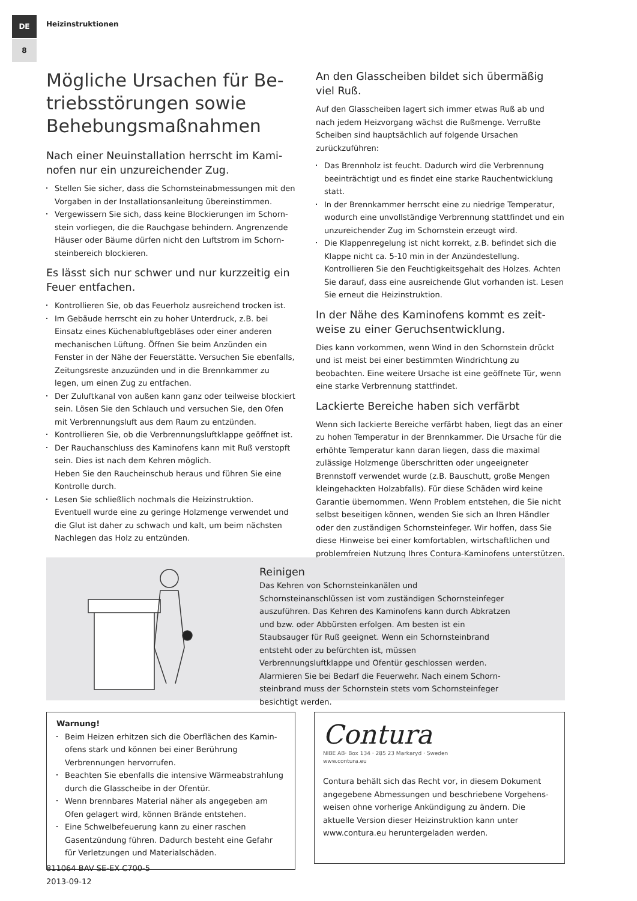DE
8
Heizinstruktionen
Mögliche Ursachen für Be­triebsstörungen sowie Behe­bungsmaßnahmen
Nach einer Neuinstallation herrscht im Kami­nofen nur ein unzureichender Zug.
Stellen Sie sicher, dass die Schornsteinabmessungen mit den Vorgaben in der Installationsanleitung übereinstimmen.
Vergewissern Sie sich, dass keine Blockierungen im Schorn­stein vorliegen, die die Rauchgase behindern. Angrenzende Häuser oder Bäume dürfen nicht den Luftstrom im Schorn­steinbereich blockieren.
Es lässt sich nur schwer und nur kurzzeitig ein Feuer entfachen.
Kontrollieren Sie, ob das Feuerholz ausreichend trocken ist.
Im Gebäude herrscht ein zu hoher Unterdruck, z.B. bei Einsatz eines Küchenabluftgebläses oder einer anderen mechani­schen Lüftung. Öffnen Sie beim Anzünden ein Fenster in der Nähe der Feuerstätte. Versuchen Sie ebenfalls, Zeitungsreste anzuzünden und in die Brennkammer zu legen, um einen Zug zu entfachen.
Der Zuluftkanal von außen kann ganz oder teilweise blockiert sein. Lösen Sie den Schlauch und versuchen Sie, den Ofen mit Verbrennungsluft aus dem Raum zu entzünden.
Kontrollieren Sie, ob die Verbrennungsluftklappe geöffnet ist.
Der Rauchanschluss des Kaminofens kann mit Ruß verstopft sein. Dies ist nach dem Kehren möglich.
Heben Sie den Raucheinschub heraus und führen Sie eine Kontrolle durch.
Lesen Sie schließlich nochmals die Heizinstruktion.
Eventuell wurde eine zu geringe Holzmenge verwendet und die Glut ist daher zu schwach und kalt, um beim nächsten Nachle­gen das Holz zu entzünden.
An den Glasscheiben bildet sich übermäßig viel Ruß.
Auf den Glasscheiben lagert sich immer etwas Ruß ab und nach jedem Heizvorgang wächst die Rußmenge. Verrußte Scheiben sind hauptsächlich auf folgende Ursachen zurückzuführen:
Das Brennholz ist feucht. Dadurch wird die Verbrennung beein­trächtigt und es findet eine starke Rauchentwicklung statt.
In der Brennkammer herrscht eine zu niedrige Temperatur, wodurch eine unvollständige Verbrennung stattfindet und ein unzureichender Zug im Schornstein erzeugt wird.
Die Klappenregelung ist nicht korrekt, z.B. befindet sich die Klappe nicht ca. 5-10 min in der Anzündestellung.
Kontrollieren Sie den Feuchtigkeitsgehalt des Holzes. Achten Sie darauf, dass eine ausreichende Glut vorhanden ist. Lesen Sie erneut die Heizinstruktion.
In der Nähe des Kaminofens kommt es zeit­weise zu einer Geruchsentwicklung.
Dies kann vorkommen, wenn Wind in den Schornstein drückt und ist meist bei einer bestimmten Windrichtung zu beobachten. Eine weitere Ursache ist eine geöffnete Tür, wenn eine starke Verbrennung stattfindet.
Lackierte Bereiche haben sich verfärbt
Wenn sich lackierte Bereiche verfärbt haben, liegt das an einer zu hohen Temperatur in der Brennkammer. Die Ursache für die erhöhte Temperatur kann daran liegen, dass die maximal zuläs­sige Holzmenge überschritten oder ungeeigneter Brennstoff verwendet wurde (z.B. Bauschutt, große Mengen kleingehackten Holzabfalls). Für diese Schäden wird keine Garantie übernom­men. Wenn Problem entstehen, die Sie nicht selbst beseitigen können, wenden Sie sich an Ihren Händler oder den zuständigen Schornsteinfeger. Wir hoffen, dass Sie diese Hinweise bei einer komfortablen, wirtschaftlichen und problemfreien Nutzung Ihres Contura-Kaminofens unterstützen.
Reinigen
Das Kehren von Schornsteinkanälen und Schornsteinanschlüssen ist vom zuständigen Schornsteinfeger auszuführen. Das Kehren des Kaminofens kann durch Abkratzen und bzw. oder Abbürsten erfolgen. Am besten ist ein Staubsauger für Ruß geeignet. Wenn ein Schornsteinbrand entsteht oder zu befürchten ist, müssen Verbrennungsluftklappe und Ofentür geschlossen werden. Alarmieren Sie bei Bedarf die Feuerwehr. Nach einem Schorn­steinbrand muss der Schornstein stets vom Schornsteinfeger besichtigt werden.
Warnung!
Beim Heizen erhitzen sich die Oberflächen des Kamin­ofens stark und können bei einer Berührung Verbrennun­gen hervorrufen.
Beachten Sie ebenfalls die intensive Wärmeabstrahlung durch die Glasscheibe in der Ofentür.
Wenn brennbares Material näher als angegeben am Ofen gelagert wird, können Brände entstehen.
Eine Schwelbefeuerung kann zu einer raschen Gasentzün­dung führen. Dadurch besteht eine Gefahr für Verletzun­gen und Materialschäden.
Contura
NIBE AB· Box 134 · 285 23 Markaryd · Sweden
www.contura.eu
Contura behält sich das Recht vor, in diesem Dokument angegebene Abmessungen und beschriebene Vorgehens­weisen ohne vorherige Ankündigung zu ändern. Die aktuelle Version dieser Heizinstruktion kann unter www.contura.eu heruntergeladen werden.
811064 BAV SE-EX C700-5
2013-09-12